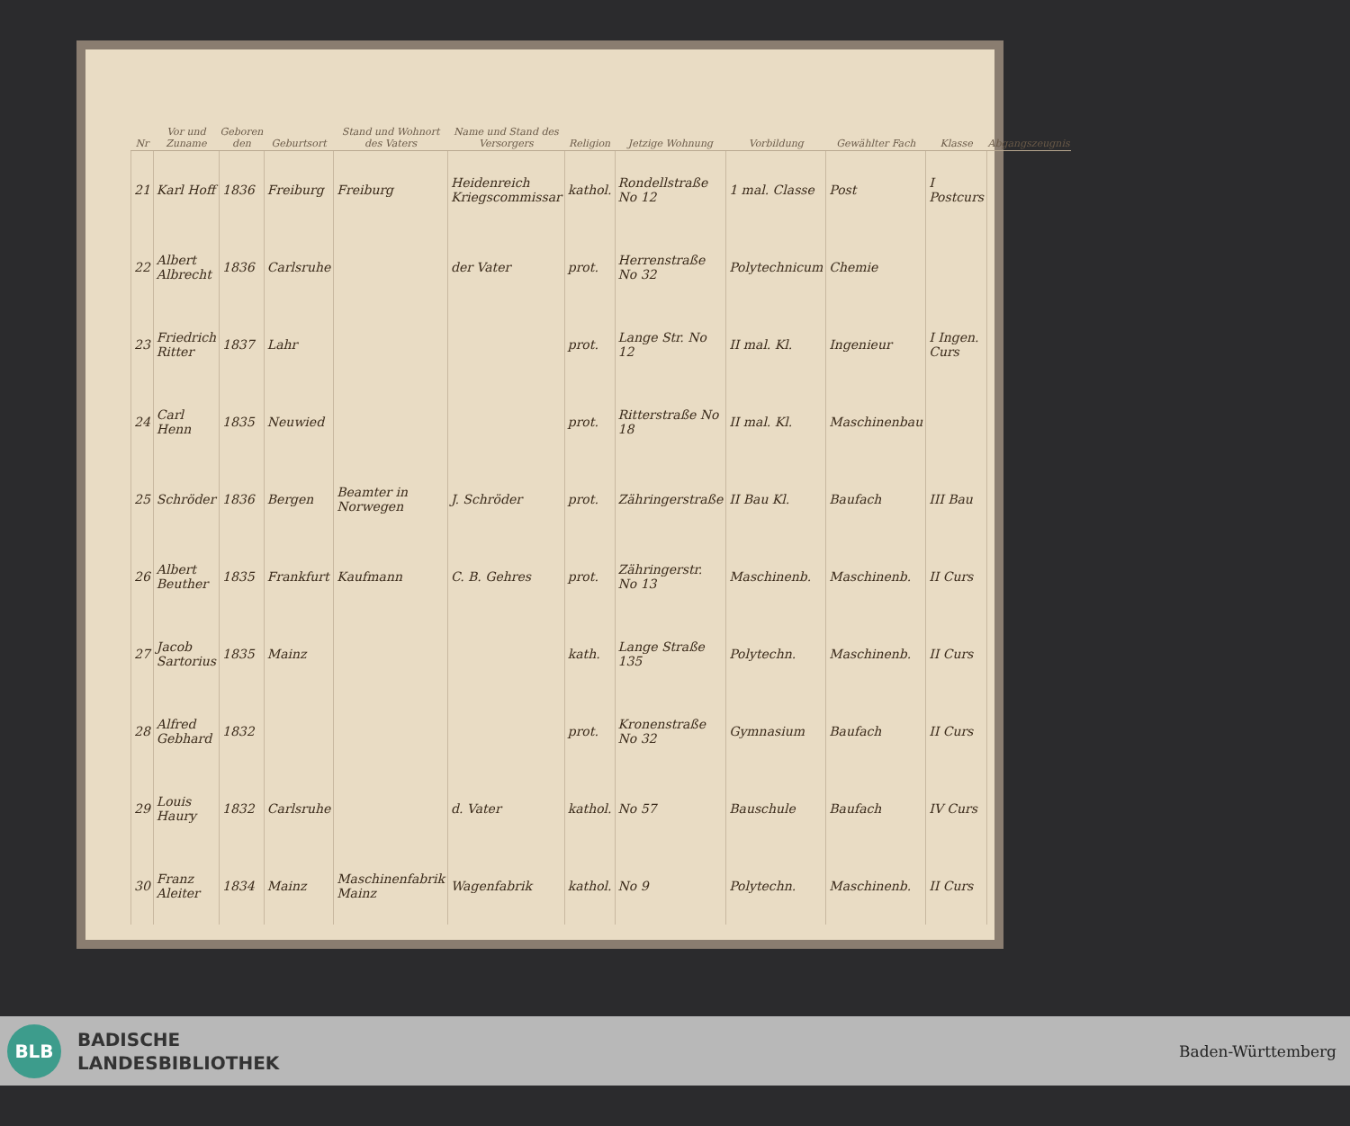| Nr | Vor und Zuname | Geboren den | Geburtsort | Stand und Wohnort des Vaters | Name und Stand des Versorgers | Religion | Jetzige Wohnung | Vorbildung | Gewählter Fach | Klasse | Abgangszeugnis |
| --- | --- | --- | --- | --- | --- | --- | --- | --- | --- | --- | --- |
| 21 | Karl Hoff | 1836 | Freiburg | Freiburg | Heidenreich Kriegscommissar | kathol. | Rondellstraße No 12 | 1 mal. Classe | Post | I Postcurs | |
| 22 | Albert Albrecht | 1836 | Carlsruhe | | der Vater | prot. | Herrenstraße No 32 | Polytechnicum | Chemie | | |
| 23 | Friedrich Ritter | 1837 | Lahr | | | prot. | Lange Str. No 12 | II mal. Kl. | Ingenieur | I Ingen. Curs | |
| 24 | Carl Henn | 1835 | Neuwied | | | prot. | Ritterstraße No 18 | II mal. Kl. | Maschinenbau | | |
| 25 | Schröder | 1836 | Bergen | Beamter in Norwegen | J. Schröder | prot. | Zähringerstraße | II Bau Kl. | Baufach | III Bau | |
| 26 | Albert Beuther | 1835 | Frankfurt | Kaufmann | C. B. Gehres | prot. | Zähringerstr. No 13 | Maschinenb. | Maschinenb. | II Curs | |
| 27 | Jacob Sartorius | 1835 | Mainz | | | kath. | Lange Straße 135 | Polytechn. | Maschinenb. | II Curs | |
| 28 | Alfred Gebhard | 1832 | | | | prot. | Kronenstraße No 32 | Gymnasium | Baufach | II Curs | |
| 29 | Louis Haury | 1832 | Carlsruhe | | d. Vater | kathol. | No 57 | Bauschule | Baufach | IV Curs | |
| 30 | Franz Aleiter | 1834 | Mainz | Maschinenfabrik Mainz | Wagenfabrik | kathol. | No 9 | Polytechn. | Maschinenb. | II Curs | |
BLB
BADISCHE
LANDESBIBLIOTHEK
Baden-Württemberg